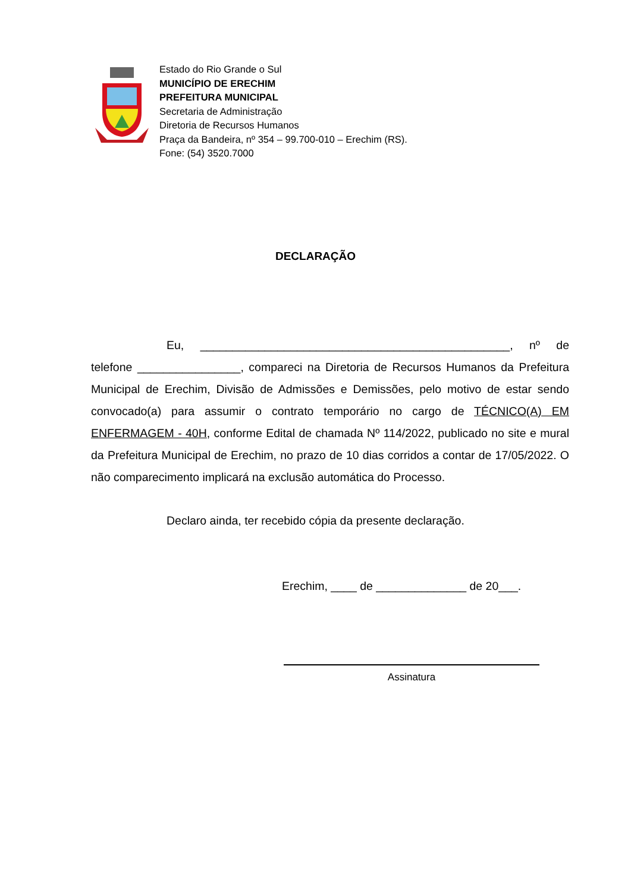Estado do Rio Grande o Sul
MUNICÍPIO DE ERECHIM
PREFEITURA MUNICIPAL
Secretaria de Administração
Diretoria de Recursos Humanos
Praça da Bandeira, nº 354 – 99.700-010 – Erechim (RS).
Fone: (54) 3520.7000
DECLARAÇÃO
Eu, ________________________________________________, nº de telefone ________________, compareci na Diretoria de Recursos Humanos da Prefeitura Municipal de Erechim, Divisão de Admissões e Demissões, pelo motivo de estar sendo convocado(a) para assumir o contrato temporário no cargo de TÉCNICO(A) EM ENFERMAGEM - 40H, conforme Edital de chamada Nº 114/2022, publicado no site e mural da Prefeitura Municipal de Erechim, no prazo de 10 dias corridos a contar de 17/05/2022. O não comparecimento implicará na exclusão automática do Processo.
Declaro ainda, ter recebido cópia da presente declaração.
Erechim, ____ de ______________ de 20___.
Assinatura